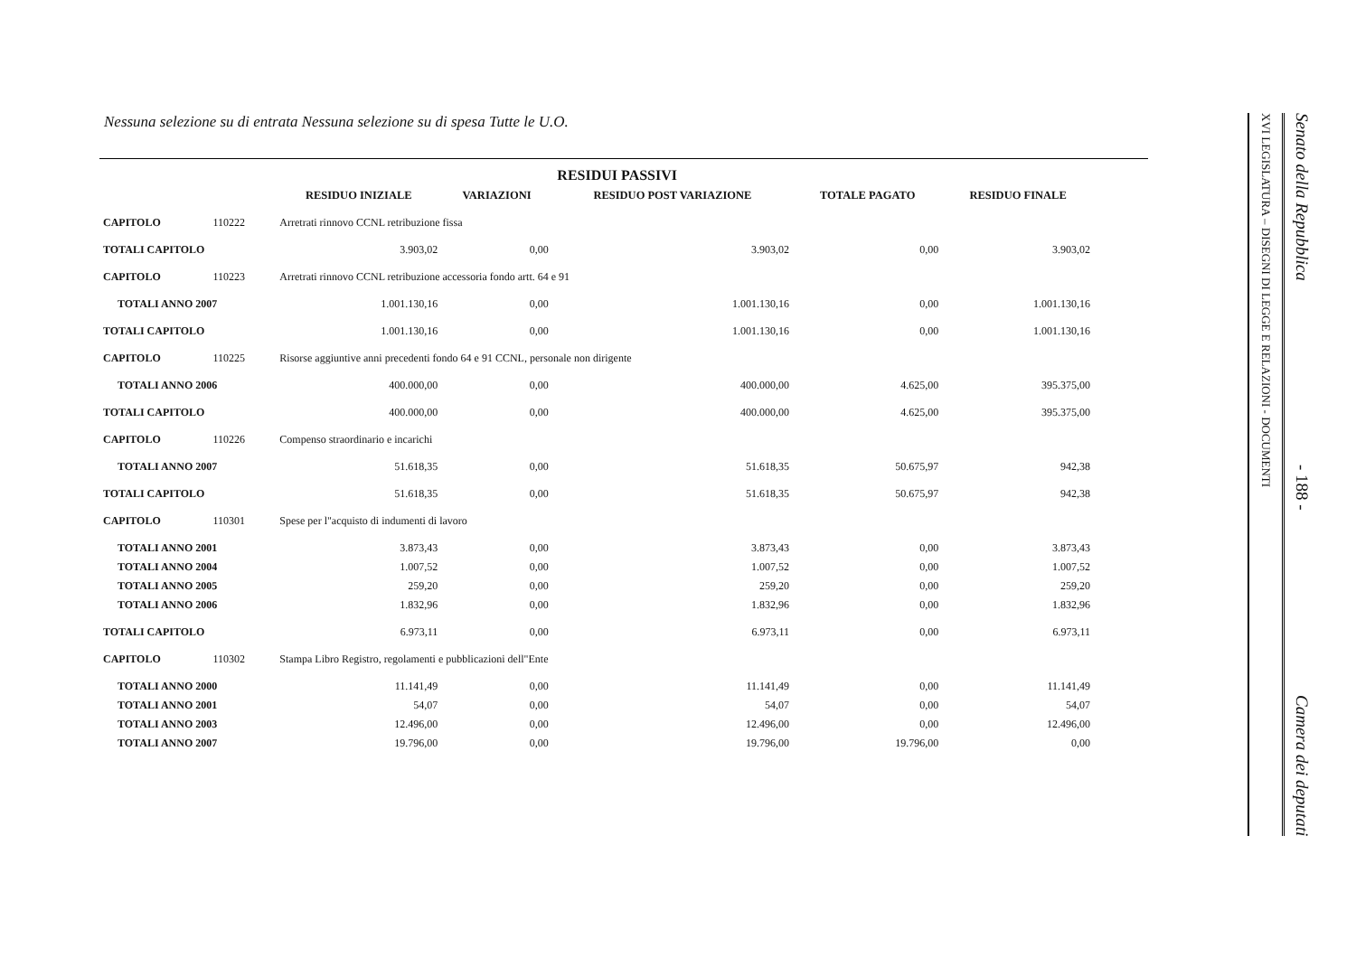Nessuna selezione su di entrata Nessuna selezione su di spesa Tutte le U.O.
| | | | RESIDUI PASSIVI | | | |
| --- | --- | --- | --- | --- | --- | --- |
| | | RESIDUO INIZIALE | VARIAZIONI | RESIDUO POST VARIAZIONE | TOTALE PAGATO | RESIDUO FINALE |
| CAPITOLO | 110222 | Arretrati rinnovo CCNL retribuzione fissa | | | | |
| TOTALI CAPITOLO | | 3.903,02 | 0,00 | 3.903,02 | 0,00 | 3.903,02 |
| CAPITOLO | 110223 | Arretrati rinnovo CCNL retribuzione accessoria fondo artt. 64 e 91 | | | | |
| TOTALI ANNO 2007 | | 1.001.130,16 | 0,00 | 1.001.130,16 | 0,00 | 1.001.130,16 |
| TOTALI CAPITOLO | | 1.001.130,16 | 0,00 | 1.001.130,16 | 0,00 | 1.001.130,16 |
| CAPITOLO | 110225 | Risorse aggiuntive anni precedenti fondo 64 e 91 CCNL, personale non dirigente | | | | |
| TOTALI ANNO 2006 | | 400.000,00 | 0,00 | 400.000,00 | 4.625,00 | 395.375,00 |
| TOTALI CAPITOLO | | 400.000,00 | 0,00 | 400.000,00 | 4.625,00 | 395.375,00 |
| CAPITOLO | 110226 | Compenso straordinario e incarichi | | | | |
| TOTALI ANNO 2007 | | 51.618,35 | 0,00 | 51.618,35 | 50.675,97 | 942,38 |
| TOTALI CAPITOLO | | 51.618,35 | 0,00 | 51.618,35 | 50.675,97 | 942,38 |
| CAPITOLO | 110301 | Spese per l"acquisto di indumenti di lavoro | | | | |
| TOTALI ANNO 2001 | | 3.873,43 | 0,00 | 3.873,43 | 0,00 | 3.873,43 |
| TOTALI ANNO 2004 | | 1.007,52 | 0,00 | 1.007,52 | 0,00 | 1.007,52 |
| TOTALI ANNO 2005 | | 259,20 | 0,00 | 259,20 | 0,00 | 259,20 |
| TOTALI ANNO 2006 | | 1.832,96 | 0,00 | 1.832,96 | 0,00 | 1.832,96 |
| TOTALI CAPITOLO | | 6.973,11 | 0,00 | 6.973,11 | 0,00 | 6.973,11 |
| CAPITOLO | 110302 | Stampa Libro Registro, regolamenti e pubblicazioni dell"Ente | | | | |
| TOTALI ANNO 2000 | | 11.141,49 | 0,00 | 11.141,49 | 0,00 | 11.141,49 |
| TOTALI ANNO 2001 | | 54,07 | 0,00 | 54,07 | 0,00 | 54,07 |
| TOTALI ANNO 2003 | | 12.496,00 | 0,00 | 12.496,00 | 0,00 | 12.496,00 |
| TOTALI ANNO 2007 | | 19.796,00 | 0,00 | 19.796,00 | 19.796,00 | 0,00 |
XVI LEGISLATURA – DISEGNI DI LEGGE E RELAZIONI - DOCUMENTI
Senato della Repubblica - 188 - Camera dei deputati